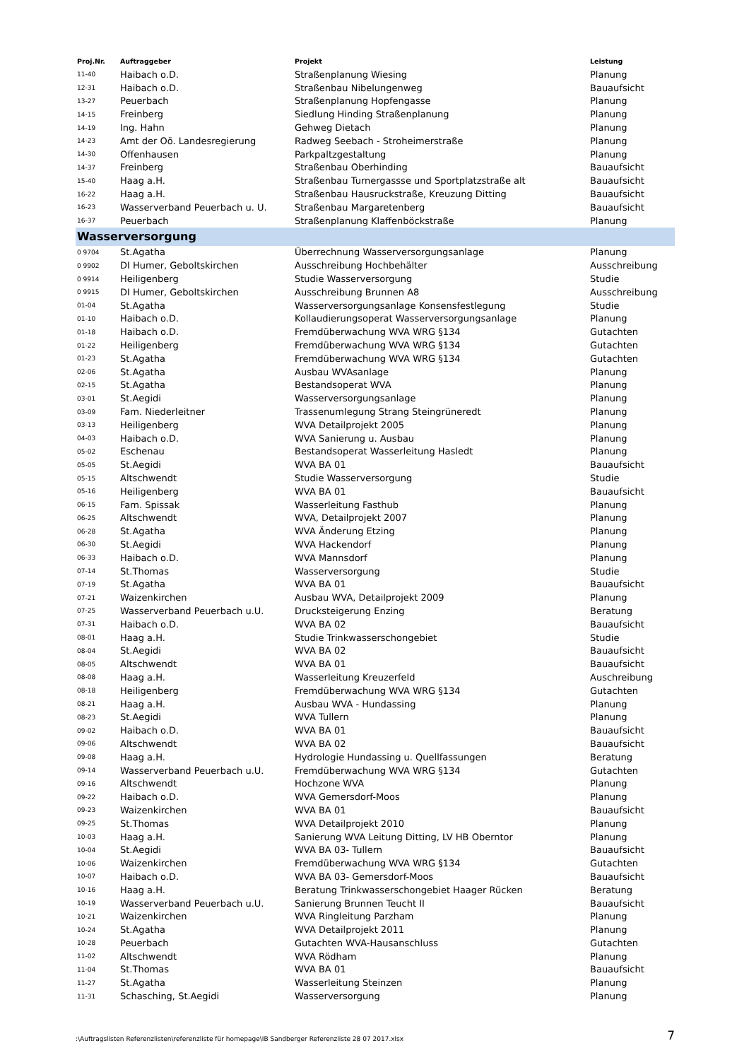| Proj.Nr. | Auftraggeber | Projekt | Leistung |
| --- | --- | --- | --- |
| 11-40 | Haibach o.D. | Straßenplanung Wiesing | Planung |
| 12-31 | Haibach o.D. | Straßenbau Nibelungenweg | Bauaufsicht |
| 13-27 | Peuerbach | Straßenplanung Hopfengasse | Planung |
| 14-15 | Freinberg | Siedlung Hinding Straßenplanung | Planung |
| 14-19 | Ing. Hahn | Gehweg Dietach | Planung |
| 14-23 | Amt der Oö. Landesregierung | Radweg Seebach - Stroheimerstraße | Planung |
| 14-30 | Offenhausen | Parkpaltzgestaltung | Planung |
| 14-37 | Freinberg | Straßenbau Oberhinding | Bauaufsicht |
| 15-40 | Haag a.H. | Straßenbau Turnergassse und Sportplatzstraße alt | Bauaufsicht |
| 16-22 | Haag a.H. | Straßenbau Hausruckstraße, Kreuzung Ditting | Bauaufsicht |
| 16-23 | Wasserverband Peuerbach u. U. | Straßenbau Margaretenberg | Bauaufsicht |
| 16-37 | Peuerbach | Straßenplanung Klaffenböckstraße | Planung |
| Wasserversorgung | | | |
| 0 9704 | St.Agatha | Überrechnung Wasserversorgungsanlage | Planung |
| 0 9902 | DI Humer, Geboltskirchen | Ausschreibung Hochbehälter | Ausschreibung |
| 0 9914 | Heiligenberg | Studie Wasserversorgung | Studie |
| 0 9915 | DI Humer, Geboltskirchen | Ausschreibung Brunnen A8 | Ausschreibung |
| 01-04 | St.Agatha | Wasserversorgungsanlage Konsensfestlegung | Studie |
| 01-10 | Haibach o.D. | Kollaudierungsoperat Wasserversorgungsanlage | Planung |
| 01-18 | Haibach o.D. | Fremdüberwachung WVA WRG §134 | Gutachten |
| 01-22 | Heiligenberg | Fremdüberwachung WVA WRG §134 | Gutachten |
| 01-23 | St.Agatha | Fremdüberwachung WVA WRG §134 | Gutachten |
| 02-06 | St.Agatha | Ausbau WVAsanlage | Planung |
| 02-15 | St.Agatha | Bestandsoperat WVA | Planung |
| 03-01 | St.Aegidi | Wasserversorgungsanlage | Planung |
| 03-09 | Fam. Niederleitner | Trassenumlegung Strang Steingrüneredt | Planung |
| 03-13 | Heiligenberg | WVA Detailprojekt 2005 | Planung |
| 04-03 | Haibach o.D. | WVA Sanierung u. Ausbau | Planung |
| 05-02 | Eschenau | Bestandsoperat Wasserleitung Hasledt | Planung |
| 05-05 | St.Aegidi | WVA BA 01 | Bauaufsicht |
| 05-15 | Altschwendt | Studie Wasserversorgung | Studie |
| 05-16 | Heiligenberg | WVA BA 01 | Bauaufsicht |
| 06-15 | Fam. Spissak | Wasserleitung Fasthub | Planung |
| 06-25 | Altschwendt | WVA, Detailprojekt 2007 | Planung |
| 06-28 | St.Agatha | WVA Änderung Etzing | Planung |
| 06-30 | St.Aegidi | WVA Hackendorf | Planung |
| 06-33 | Haibach o.D. | WVA Mannsdorf | Planung |
| 07-14 | St.Thomas | Wasserversorgung | Studie |
| 07-19 | St.Agatha | WVA BA 01 | Bauaufsicht |
| 07-21 | Waizenkirchen | Ausbau WVA, Detailprojekt 2009 | Planung |
| 07-25 | Wasserverband Peuerbach u.U. | Drucksteigerung Enzing | Beratung |
| 07-31 | Haibach o.D. | WVA BA 02 | Bauaufsicht |
| 08-01 | Haag a.H. | Studie Trinkwasserschongebiet | Studie |
| 08-04 | St.Aegidi | WVA BA 02 | Bauaufsicht |
| 08-05 | Altschwendt | WVA BA 01 | Bauaufsicht |
| 08-08 | Haag a.H. | Wasserleitung Kreuzerfeld | Auschreibung |
| 08-18 | Heiligenberg | Fremdüberwachung WVA WRG §134 | Gutachten |
| 08-21 | Haag a.H. | Ausbau WVA - Hundassing | Planung |
| 08-23 | St.Aegidi | WVA Tullern | Planung |
| 09-02 | Haibach o.D. | WVA BA 01 | Bauaufsicht |
| 09-06 | Altschwendt | WVA BA 02 | Bauaufsicht |
| 09-08 | Haag a.H. | Hydrologie Hundassing u. Quellfassungen | Beratung |
| 09-14 | Wasserverband Peuerbach u.U. | Fremdüberwachung WVA WRG §134 | Gutachten |
| 09-16 | Altschwendt | Hochzone WVA | Planung |
| 09-22 | Haibach o.D. | WVA Gemersdorf-Moos | Planung |
| 09-23 | Waizenkirchen | WVA BA 01 | Bauaufsicht |
| 09-25 | St.Thomas | WVA Detailprojekt 2010 | Planung |
| 10-03 | Haag a.H. | Sanierung WVA Leitung Ditting, LV HB Oberntor | Planung |
| 10-04 | St.Aegidi | WVA BA 03- Tullern | Bauaufsicht |
| 10-06 | Waizenkirchen | Fremdüberwachung WVA WRG §134 | Gutachten |
| 10-07 | Haibach o.D. | WVA BA 03- Gemersdorf-Moos | Bauaufsicht |
| 10-16 | Haag a.H. | Beratung Trinkwasserschongebiet Haager Rücken | Beratung |
| 10-19 | Wasserverband Peuerbach u.U. | Sanierung Brunnen Teucht II | Bauaufsicht |
| 10-21 | Waizenkirchen | WVA Ringleitung Parzham | Planung |
| 10-24 | St.Agatha | WVA Detailprojekt 2011 | Planung |
| 10-28 | Peuerbach | Gutachten WVA-Hausanschluss | Gutachten |
| 11-02 | Altschwendt | WVA Rödham | Planung |
| 11-04 | St.Thomas | WVA BA 01 | Bauaufsicht |
| 11-27 | St.Agatha | Wasserleitung Steinzen | Planung |
| 11-31 | Schasching, St.Aegidi | Wasserversorgung | Planung |
:\Auftragslisten Referenzlisten\referenzliste für homepage\IB Sandberger Referenzliste 28 07 2017.xlsx 7